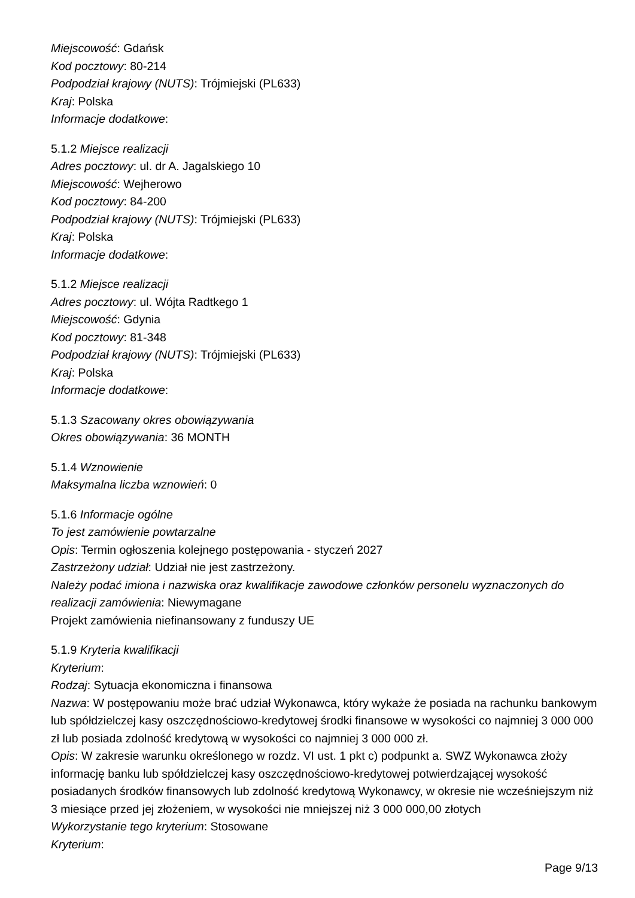Miejscowość: Gdańsk
Kod pocztowy: 80-214
Podpodział krajowy (NUTS): Trójmiejski (PL633)
Kraj: Polska
Informacje dodatkowe:
5.1.2 Miejsce realizacji
Adres pocztowy: ul. dr A. Jagalskiego 10
Miejscowość: Wejherowo
Kod pocztowy: 84-200
Podpodział krajowy (NUTS): Trójmiejski (PL633)
Kraj: Polska
Informacje dodatkowe:
5.1.2 Miejsce realizacji
Adres pocztowy: ul. Wójta Radtkego 1
Miejscowość: Gdynia
Kod pocztowy: 81-348
Podpodział krajowy (NUTS): Trójmiejski (PL633)
Kraj: Polska
Informacje dodatkowe:
5.1.3 Szacowany okres obowiązywania
Okres obowiązywania: 36 MONTH
5.1.4 Wznowienie
Maksymalna liczba wznowień: 0
5.1.6 Informacje ogólne
To jest zamówienie powtarzalne
Opis: Termin ogłoszenia kolejnego postępowania - styczeń 2027
Zastrzeżony udział: Udział nie jest zastrzeżony.
Należy podać imiona i nazwiska oraz kwalifikacje zawodowe członków personelu wyznaczonych do realizacji zamówienia: Niewymagane
Projekt zamówienia niefinansowany z funduszy UE
5.1.9 Kryteria kwalifikacji
Kryterium:
Rodzaj: Sytuacja ekonomiczna i finansowa
Nazwa: W postępowaniu może brać udział Wykonawca, który wykaże że posiada na rachunku bankowym lub spółdzielczej kasy oszczędnościowo-kredytowej środki finansowe w wysokości co najmniej 3 000 000 zł lub posiada zdolność kredytową w wysokości co najmniej 3 000 000 zł.
Opis: W zakresie warunku określonego w rozdz. VI ust. 1 pkt c) podpunkt a. SWZ Wykonawca złoży informację banku lub spółdzielczej kasy oszczędnościowo-kredytowej potwierdzającej wysokość posiadanych środków finansowych lub zdolność kredytową Wykonawcy, w okresie nie wcześniejszym niż 3 miesiące przed jej złożeniem, w wysokości nie mniejszej niż 3 000 000,00 złotych
Wykorzystanie tego kryterium: Stosowane
Kryterium:
Page 9/13